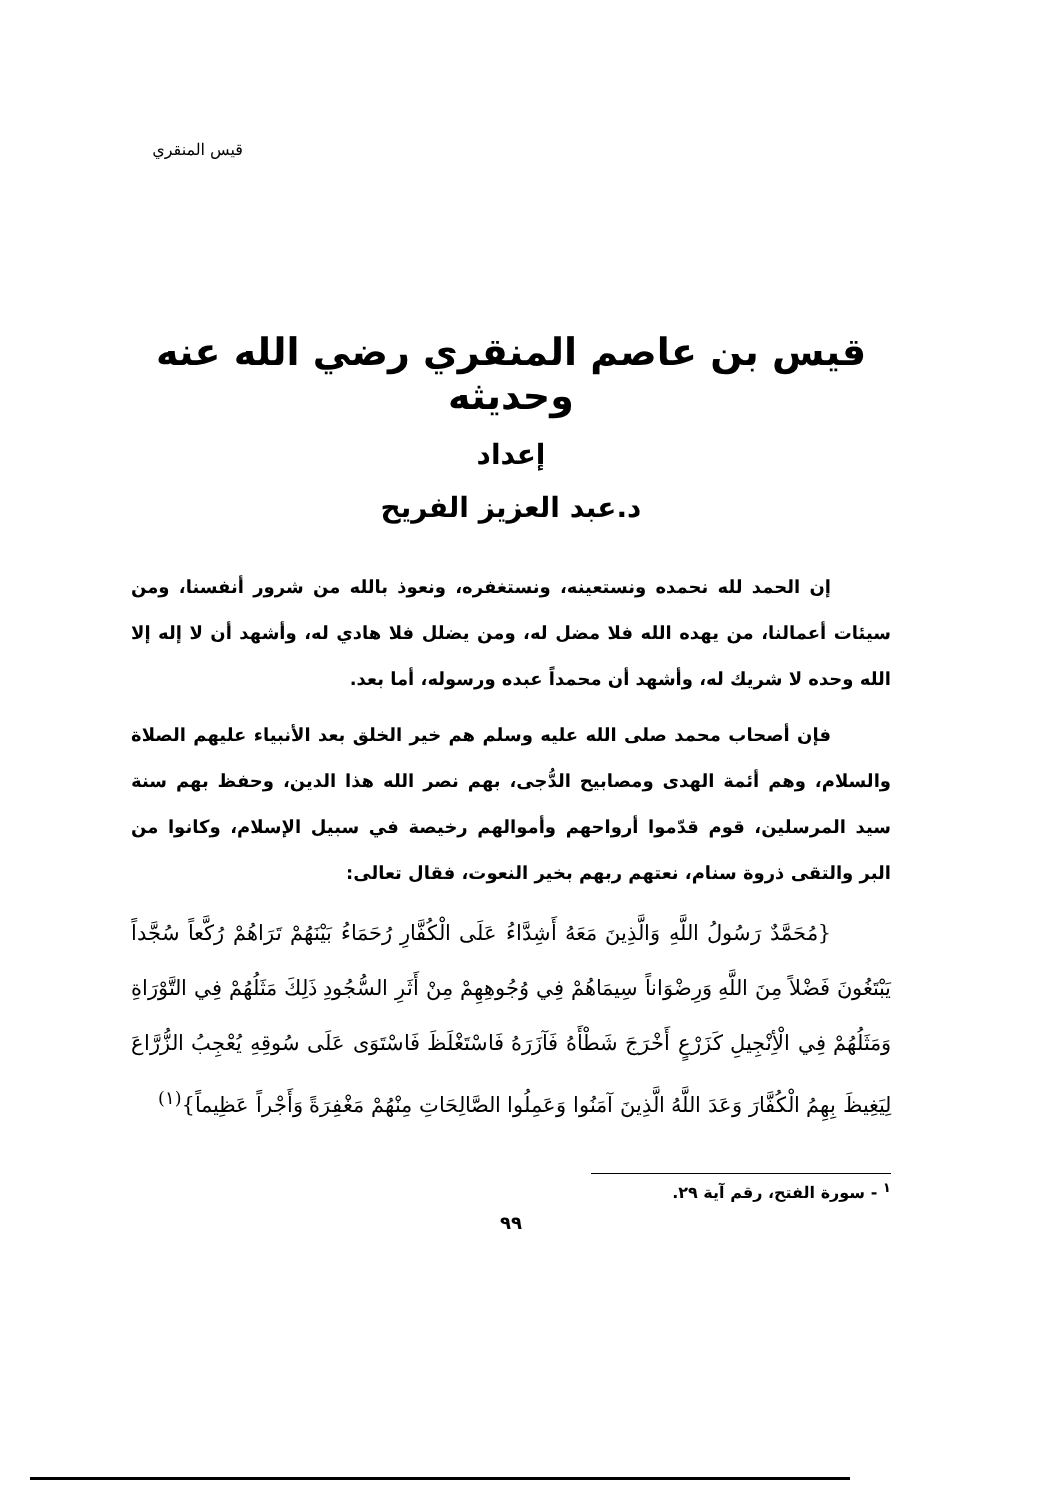قيس المنقري
قيس بن عاصم المنقري رضي الله عنه وحديثه
إعداد
د.عبد العزيز الفريح
إن الحمد لله نحمده ونستعينه، ونستغفره، ونعوذ بالله من شرور أنفسنا، ومن سيئات أعمالنا، من يهده الله فلا مضل له، ومن يضلل فلا هادي له، وأشهد أن لا إله إلا الله وحده لا شريك له، وأشهد أن محمداً عبده ورسوله، أما بعد.
فإن أصحاب محمد صلى الله عليه وسلم هم خير الخلق بعد الأنبياء عليهم الصلاة والسلام، وهم أئمة الهدى ومصابيح الدُّجى، بهم نصر الله هذا الدين، وحفظ بهم سنة سيد المرسلين، قوم قدّموا أرواحهم وأموالهم رخيصة في سبيل الإسلام، وكانوا من البر والتقى ذروة سنام، نعتهم ربهم بخير النعوت، فقال تعالى:
{مُحَمَّدٌ رَسُولُ اللَّهِ وَالَّذِينَ مَعَهُ أَشِدَّاءُ عَلَى الْكُفَّارِ رُحَمَاءُ بَيْنَهُمْ تَرَاهُمْ رُكَّعاً سُجَّداً يَبْتَغُونَ فَضْلاً مِنَ اللَّهِ وَرِضْوَاناً سِيمَاهُمْ فِي وُجُوهِهِمْ مِنْ أَثَرِ السُّجُودِ ذَلِكَ مَثَلُهُمْ فِي التَّوْرَاةِ وَمَثَلُهُمْ فِي الْأِنْجِيلِ كَزَرْعٍ أَخْرَجَ شَطْأَهُ فَآزَرَهُ فَاسْتَغْلَظَ فَاسْتَوَى عَلَى سُوقِهِ يُعْجِبُ الزُّرَّاعَ لِيَغِيظَ بِهِمُ الْكُفَّارَ وَعَدَ اللَّهُ الَّذِينَ آمَنُوا وَعَمِلُوا الصَّالِحَاتِ مِنْهُمْ مَغْفِرَةً وَأَجْراً عَظِيماً}<sup>(١)</sup>
<sup>١</sup> - سورة الفتح، رقم آية ٢٩.
٩٩